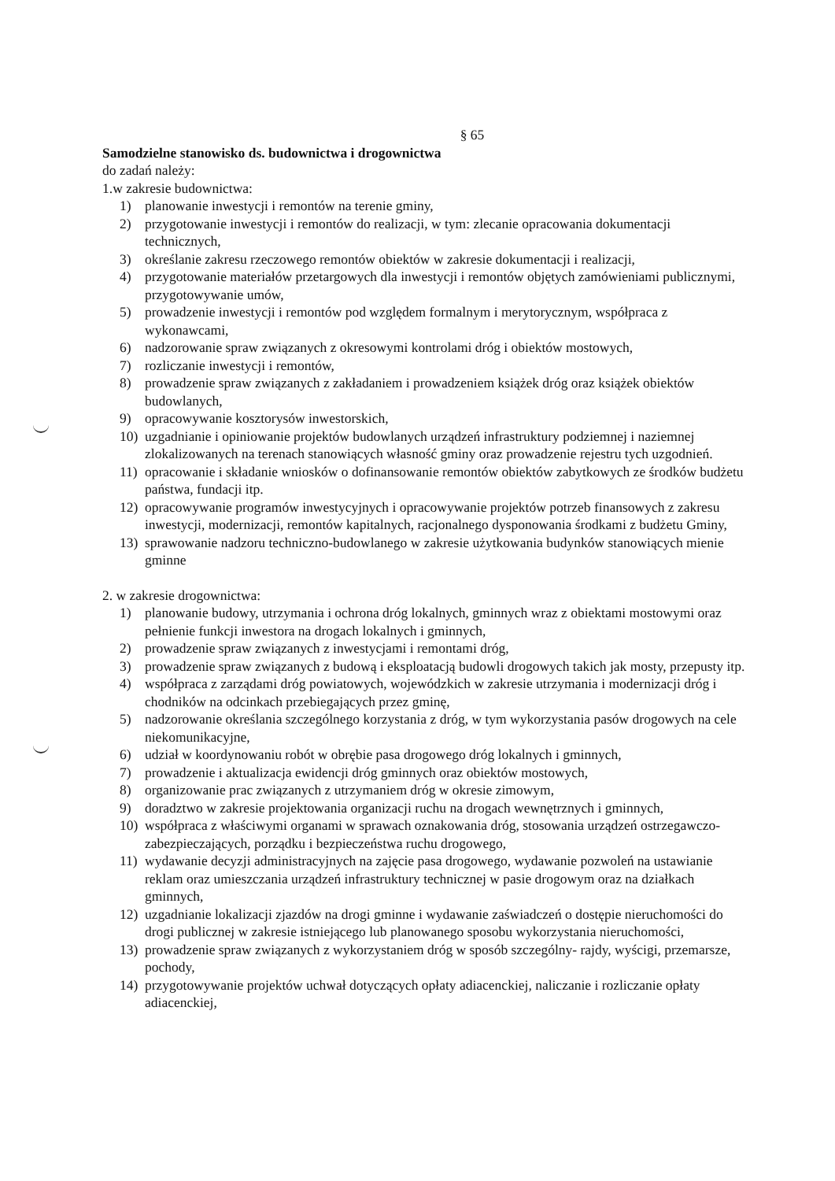§ 65
Samodzielne stanowisko ds. budownictwa i drogownictwa
do zadań należy:
1.w zakresie budownictwa:
1) planowanie inwestycji i remontów na terenie gminy,
2) przygotowanie inwestycji i remontów do realizacji, w tym: zlecanie opracowania dokumentacji technicznych,
3) określanie zakresu rzeczowego remontów obiektów w zakresie dokumentacji i realizacji,
4) przygotowanie materiałów przetargowych dla inwestycji i remontów objętych zamówieniami publicznymi, przygotowywanie umów,
5) prowadzenie inwestycji i remontów pod względem formalnym i merytorycznym, współpraca z wykonawcami,
6) nadzorowanie spraw związanych z okresowymi kontrolami dróg i obiektów mostowych,
7) rozliczanie inwestycji i remontów,
8) prowadzenie spraw związanych z zakładaniem i prowadzeniem książek dróg oraz książek obiektów budowlanych,
9) opracowywanie kosztorysów inwestorskich,
10) uzgadnianie i opiniowanie projektów budowlanych urządzeń infrastruktury podziemnej i naziemnej zlokalizowanych na terenach stanowiących własność gminy oraz prowadzenie rejestru tych uzgodnień.
11) opracowanie i składanie wniosków o dofinansowanie remontów obiektów zabytkowych ze środków budżetu państwa, fundacji itp.
12) opracowywanie programów inwestycyjnych i opracowywanie projektów potrzeb finansowych z zakresu inwestycji, modernizacji, remontów kapitalnych, racjonalnego dysponowania środkami z budżetu Gminy,
13) sprawowanie nadzoru techniczno-budowlanego w zakresie użytkowania budynków stanowiących mienie gminne
2. w zakresie drogownictwa:
1) planowanie budowy, utrzymania i ochrona dróg lokalnych, gminnych wraz z obiektami mostowymi oraz pełnienie funkcji inwestora na drogach lokalnych i gminnych,
2) prowadzenie spraw związanych z inwestycjami i remontami dróg,
3) prowadzenie spraw związanych z budową i eksploatacją budowli drogowych takich jak mosty, przepusty itp.
4) współpraca z zarządami dróg powiatowych, wojewódzkich w zakresie utrzymania i modernizacji dróg i chodników na odcinkach przebiegających przez gminę,
5) nadzorowanie określania szczególnego korzystania z dróg, w tym wykorzystania pasów drogowych na cele niekomunikacyjne,
6) udział w koordynowaniu robót w obrębie pasa drogowego dróg lokalnych i gminnych,
7) prowadzenie i aktualizacja ewidencji dróg gminnych oraz obiektów mostowych,
8) organizowanie prac związanych z utrzymaniem dróg w okresie zimowym,
9) doradztwo w zakresie projektowania organizacji ruchu na drogach wewnętrznych i gminnych,
10) współpraca z właściwymi organami w sprawach oznakowania dróg, stosowania urządzeń ostrzegawczo-zabezpieczających, porządku i bezpieczeństwa ruchu drogowego,
11) wydawanie decyzji administracyjnych na zajęcie pasa drogowego, wydawanie pozwoleń na ustawianie reklam oraz umieszczania urządzeń infrastruktury technicznej w pasie drogowym oraz na działkach gminnych,
12) uzgadnianie lokalizacji zjazdów na drogi gminne i wydawanie zaświadczeń o dostępie nieruchomości do drogi publicznej w zakresie istniejącego lub planowanego sposobu wykorzystania nieruchomości,
13) prowadzenie spraw związanych z wykorzystaniem dróg w sposób szczególny- rajdy, wyścigi, przemarsze, pochody,
14) przygotowywanie projektów uchwał dotyczących opłaty adiacenckiej, naliczanie i rozliczanie opłaty adiacenckiej,